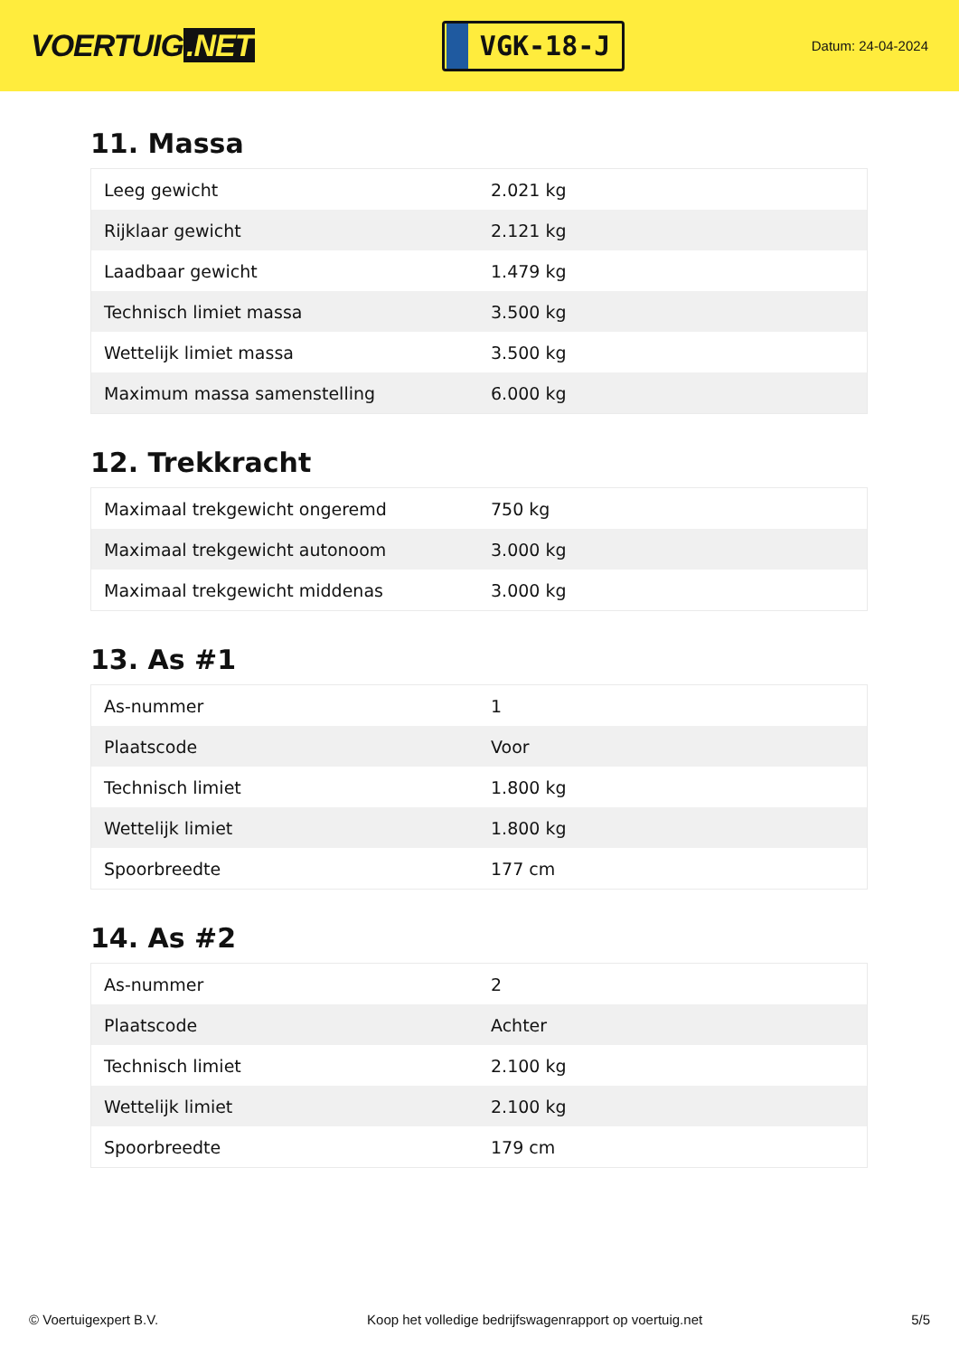VOERTUIG.NET
VGK-18-J
Datum: 24-04-2024
11. Massa
| Leeg gewicht | 2.021 kg |
| Rijklaar gewicht | 2.121 kg |
| Laadbaar gewicht | 1.479 kg |
| Technisch limiet massa | 3.500 kg |
| Wettelijk limiet massa | 3.500 kg |
| Maximum massa samenstelling | 6.000 kg |
12. Trekkracht
| Maximaal trekgewicht ongeremd | 750 kg |
| Maximaal trekgewicht autonoom | 3.000 kg |
| Maximaal trekgewicht middenas | 3.000 kg |
13. As #1
| As-nummer | 1 |
| Plaatscode | Voor |
| Technisch limiet | 1.800 kg |
| Wettelijk limiet | 1.800 kg |
| Spoorbreedte | 177 cm |
14. As #2
| As-nummer | 2 |
| Plaatscode | Achter |
| Technisch limiet | 2.100 kg |
| Wettelijk limiet | 2.100 kg |
| Spoorbreedte | 179 cm |
© Voertuigexpert B.V. Koop het volledige bedrijfswagenrapport op voertuig.net 5/5